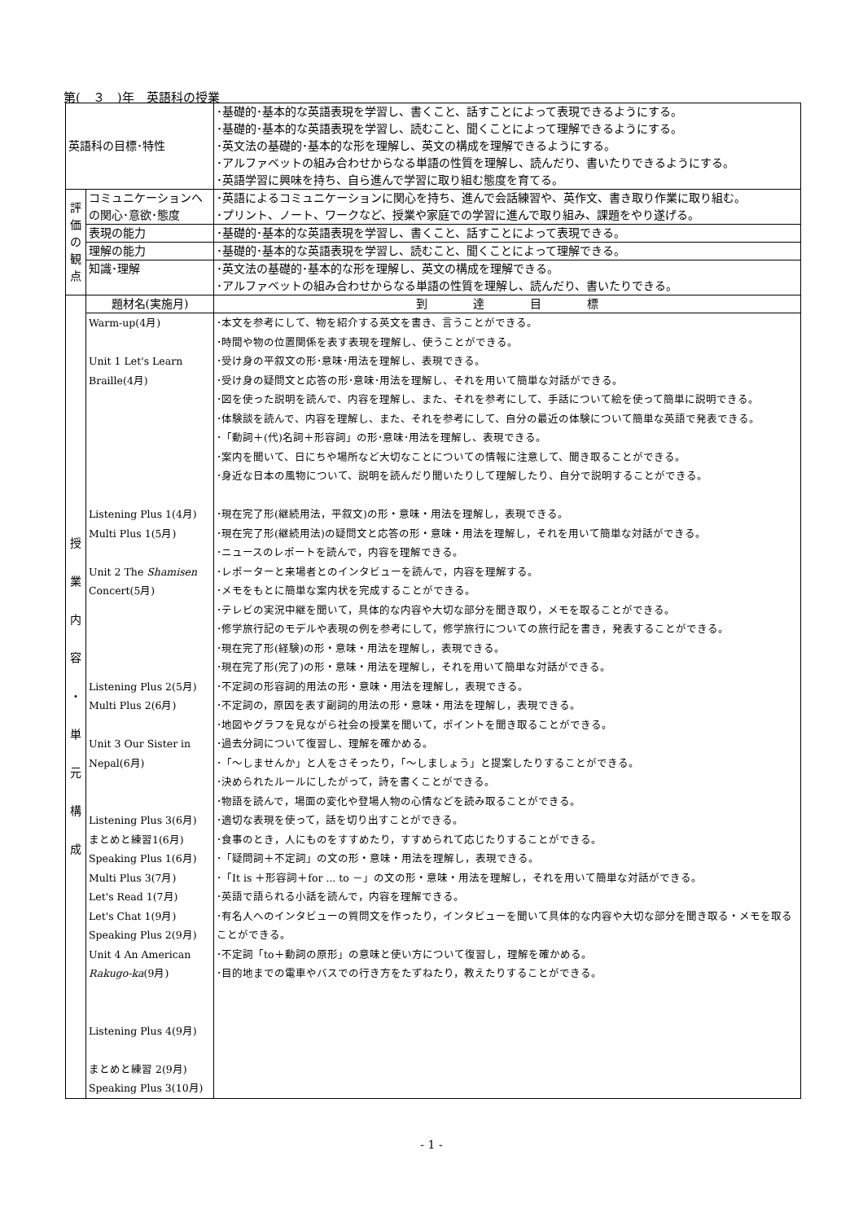第(　３　)年　英語科の授業
| 英語科の目標･特性 | | ･基礎的･基本的な英語表現を学習し、書くこと、話すことによって表現できるようにする。 ･基礎的･基本的な英語表現を学習し、読むこと、聞くことによって理解できるようにする。 ･英文法の基礎的･基本的な形を理解し、英文の構成を理解できるようにする。 ･アルファベットの組み合わせからなる単語の性質を理解し、読んだり、書いたりできるようにする。 ･英語学習に興味を持ち、自ら進んで学習に取り組む態度を育てる。 |
| 評 価 の 観 点 | コミュニケーションへの関心･意欲･態度 | ･英語によるコミュニケーションに関心を持ち、進んで会話練習や、英作文、書き取り作業に取り組む。 ･プリント、ノート、ワークなど、授業や家庭での学習に進んで取り組み、課題をやり遂げる。 |
| | 表現の能力 | ･基礎的･基本的な英語表現を学習し、書くこと、話すことによって表現できる。 |
| | 理解の能力 | ･基礎的･基本的な英語表現を学習し、読むこと、聞くことによって理解できる。 |
| | 知識･理解 | ･英文法の基礎的･基本的な形を理解し、英文の構成を理解できる。 ･アルファベットの組み合わせからなる単語の性質を理解し、読んだり、書いたりできる。 |
| 授 業 内 容 ・ 単 元 構 成 | 題材名(実施月) | 到 達 目 標 |
| | Warm-up(4月) Unit 1 Let's Learn Braille(4月) Listening Plus 1(4月) Multi Plus 1(5月) Unit 2 The Shamisen Concert(5月) Listening Plus 2(5月) Multi Plus 2(6月) Unit 3 Our Sister in Nepal(6月) Listening Plus 3(6月) まとめと練習1(6月) Speaking Plus 1(6月) Multi Plus 3(7月) Let's Read 1(7月) Let's Chat 1(9月) Speaking Plus 2(9月) Unit 4 An American Rakugo-ka (9月) Listening Plus 4(9月) まとめと練習 2(9月) Speaking Plus 3(10月) | ･本文を参考にして、物を紹介する英文を書き、言うことができる。 ･時間や物の位置関係を表す表現を理解し、使うことができる。 ･受け身の平叙文の形･意味･用法を理解し、表現できる。 ･受け身の疑問文と応答の形･意味･用法を理解し、それを用いて簡単な対話ができる。 ･図を使った説明を読んで、内容を理解し、また、それを参考にして、手話について絵を使って簡単に説明できる。 ･体験談を読んで、内容を理解し、また、それを参考にして、自分の最近の体験について簡単な英語で発表できる。 ･「動詞＋(代)名詞＋形容詞」の形･意味･用法を理解し、表現できる。 ･案内を聞いて、日にちや場所など大切なことについての情報に注意して、聞き取ることができる。 ･身近な日本の風物について、説明を読んだり聞いたりして理解したり、自分で説明することができる。 ･現在完了形(継続用法，平叙文)の形・意味・用法を理解し，表現できる。 ･現在完了形(継続用法)の疑問文と応答の形・意味・用法を理解し，それを用いて簡単な対話ができる。 ･ニュースのレポートを読んで，内容を理解できる。 ･レポーターと来場者とのインタビューを読んで，内容を理解する。 ･メモをもとに簡単な案内状を完成することができる。 ･テレビの実況中継を聞いて，具体的な内容や大切な部分を聞き取り，メモを取ることができる。 ･修学旅行記のモデルや表現の例を参考にして，修学旅行についての旅行記を書き，発表することができる。 ･現在完了形(経験)の形・意味・用法を理解し，表現できる。 ･現在完了形(完了)の形・意味・用法を理解し，それを用いて簡単な対話ができる。 ･不定詞の形容詞的用法の形・意味・用法を理解し，表現できる。 ･不定詞の，原因を表す副詞的用法の形・意味・用法を理解し，表現できる。 ･地図やグラフを見ながら社会の授業を聞いて，ポイントを聞き取ることができる。 ･過去分詞について復習し、理解を確かめる。 ･「～しませんか」と人をさそったり，「～しましょう」と提案したりすることができる。 ･決められたルールにしたがって，詩を書くことができる。 ･物語を読んで，場面の変化や登場人物の心情などを読み取ることができる。 ･適切な表現を使って，話を切り出すことができる。 ･食事のとき，人にものをすすめたり，すすめられて応じたりすることができる。 ･「疑問詞＋不定詞」の文の形・意味・用法を理解し，表現できる。 ･「It is ＋形容詞＋for ... to －」の文の形・意味・用法を理解し，それを用いて簡単な対話ができる。 ･英語で語られる小話を読んで，内容を理解できる。 ･有名人へのインタビューの質問文を作ったり，インタビューを聞いて具体的な内容や大切な部分を聞き取る・メモを取ることができる。 ･不定詞「to＋動詞の原形」の意味と使い方について復習し，理解を確かめる。 ･目的地までの電車やバスでの行き方をたずねたり，教えたりすることができる。 |
- 1 -